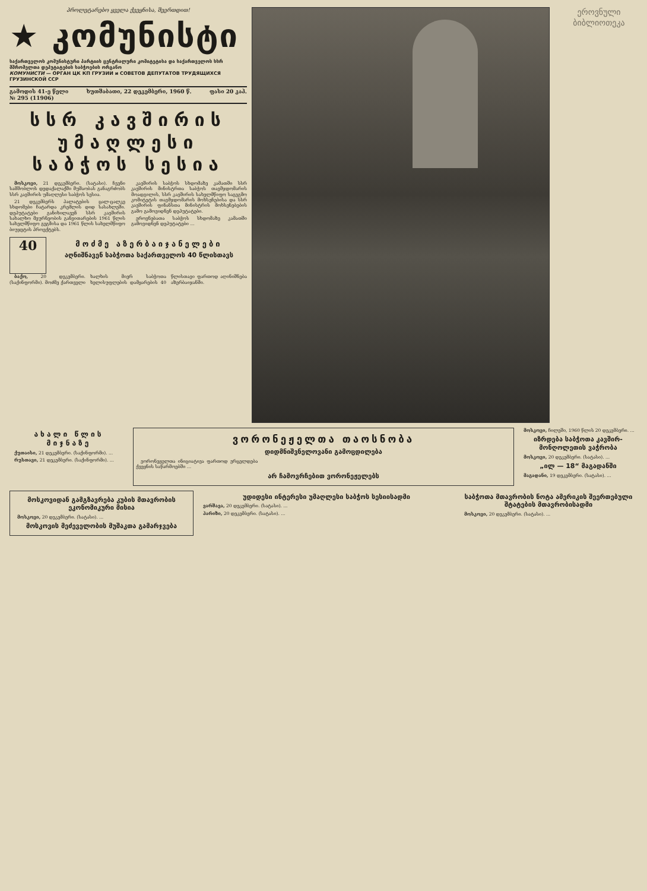პროლეტარებო ყველა ქვეყნისა, შეერთდით!
★ კომუნისტი
საქართველოს კომუნისტური პარტიის ცენტრალური კომიტეტისა და საქართველოს სსრ მშრომელთა დეპუტატების საბჭოების ორგანო
КОМУНИСТИ — ОРГАН ЦК КП ГРУЗИИ и СОВЕТОВ ДЕПУТАТОВ ТРУДЯЩИХСЯ ГРУЗИНСКОЙ ССР
გამოდის 41-ე წელი
№ 295 (11906) ხუთშაბათი, 22 დეკემბერი, 1960 წ. ფასი 20 კაპ.
სსრ კავშირის უმაღლესი საბჭოს სესია
მოსკოვი, 21 დეკემბერი. (სატასი). ჩვენი სამშობლოს დედაქალაქში მუშაობას განაგრძობს სსრ კავშირის უმაღლესი საბჭოს სესია.
21 დეკემბერს პალატების ცალ-ცალკე სხდომები ჩატარდა კრემლის დიდ სასახლეში. დეპუტატები განიხილავენ სსრ კავშირის სახალხო მეურნეობის განვითარების 1961 წლის სახელმწიფო გეგმისა და 1961 წლის სახელმწიფო ბიუჯეტის პროექტებს.
კავშირის საბჭოს სხდომაზე კამათში სსრ კავშირის მინისტრთა საბჭოს თავმჯდომარის მოადგილის, სსრ კავშირის სახელმწიფო საგეგმო კომიტეტის თავმჯდომარის მოხსენებისა და სსრ კავშირის ფინანსთა მინისტრის მოხსენებების გამო გამოვიდნენ დეპუტატები.
ეროვნებათა საბჭოს სხდომაზე კამათში გამოვიდნენ დეპუტატები ...
40
მოძმე აზერბაიჯანელები
აღნიშნავენ საბჭოთა საქართველოს 40 წლისთავს
ბაქო, 20 დეკემბერი. (საქინფორმი). მოძმე ქართველი ხალხის მიერ საბჭოთა ხელისუფლების დამყარების 40 წლისთავი ფართოდ აღინიშნება აზერბაიჯანში.
ეროვნული
ბიბლიოთეკა
ახალი წლის მიჯნაზე
ქუთაისი, 21 დეკემბერი. (საქინფორმი). ...
რუსთავი, 21 დეკემბერი. (საქინფორმი). ...
ვორონეჟელთა თაოსნობა
დიდმნიშვნელოვანი გამოცდილება
ვორონეჟელთა ინიციატივა ფართოდ ვრცელდება ქვეყნის საწარმოებში ...
არ ჩამოვრჩებით ვორონეჟელებს
მოსკოვი, ჩილეში, 1960 წლის 20 დეკემბერი. ...
იზრდება საბჭოთა კავშირ-მონღოლეთის ვაჭრობა
მოსკოვი, 20 დეკემბერი. (სატასი). ...
„ილ — 18“ მაგადანში
მაგადანი, 19 დეკემბერი. (სატასი). ...
მოსკოვიდან გამგზავრება კუბის მთავრობის ეკონომიკური მისია
მოსკოვი, 20 დეკემბერი. (სატასი). ...
მოსკოვის მეძეველობის მუშაკთა გამარჯვება
უდიდესი ინტერესი უმაღლესი საბჭოს სესიისადმი
ვარშავა, 20 დეკემბერი. (სატასი). ...
პარიზი, 20 დეკემბერი. (სატასი). ...
საბჭოთა მთავრობის ნოტა ამერიკის შეერთებული შტატების მთავრობისადმი
მოსკოვი, 20 დეკემბერი. (სატასი). ...